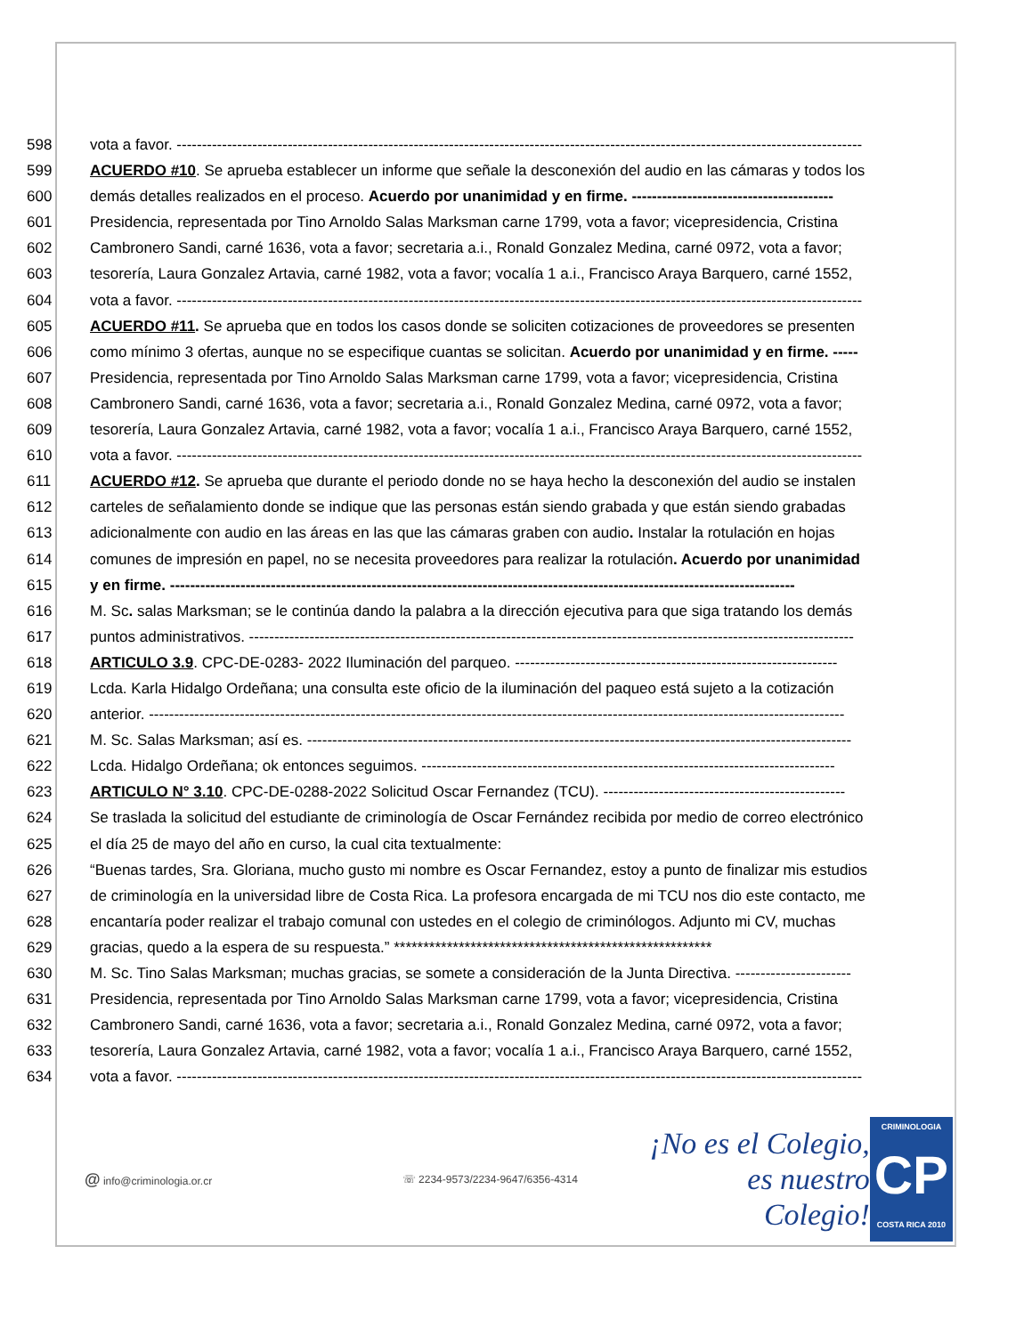598 vota a favor. ----------------------------------------------------------------------------------------------------------------------------------------
599 ACUERDO #10. Se aprueba establecer un informe que señale la desconexión del audio en las cámaras y todos los
600 demás detalles realizados en el proceso. Acuerdo por unanimidad y en firme. ----------------------------------------
601 Presidencia, representada por Tino Arnoldo Salas Marksman carne 1799, vota a favor; vicepresidencia, Cristina
602 Cambronero Sandi, carné 1636, vota a favor; secretaria a.i., Ronald Gonzalez Medina, carné 0972, vota a favor;
603 tesorería, Laura Gonzalez Artavia, carné 1982, vota a favor; vocalía 1 a.i., Francisco Araya Barquero, carné 1552,
604 vota a favor. ----------------------------------------------------------------------------------------------------------------------------------------
605 ACUERDO #11. Se aprueba que en todos los casos donde se soliciten cotizaciones de proveedores se presenten
606 como mínimo 3 ofertas, aunque no se especifique cuantas se solicitan. Acuerdo por unanimidad y en firme. -----
607 Presidencia, representada por Tino Arnoldo Salas Marksman carne 1799, vota a favor; vicepresidencia, Cristina
608 Cambronero Sandi, carné 1636, vota a favor; secretaria a.i., Ronald Gonzalez Medina, carné 0972, vota a favor;
609 tesorería, Laura Gonzalez Artavia, carné 1982, vota a favor; vocalía 1 a.i., Francisco Araya Barquero, carné 1552,
610 vota a favor. ----------------------------------------------------------------------------------------------------------------------------------------
611 ACUERDO #12. Se aprueba que durante el periodo donde no se haya hecho la desconexión del audio se instalen
612 carteles de señalamiento donde se indique que las personas están siendo grabada y que están siendo grabadas
613 adicionalmente con audio en las áreas en las que las cámaras graben con audio. Instalar la rotulación en hojas
614 comunes de impresión en papel, no se necesita proveedores para realizar la rotulación. Acuerdo por unanimidad
615 y en firme. ----------------------------------------------------------------------------------------------------------------------------
616 M. Sc. salas Marksman; se le continúa dando la palabra a la dirección ejecutiva para que siga tratando los demás
617 puntos administrativos. ------------------------------------------------------------------------------------------------------------------------
618 ARTICULO 3.9. CPC-DE-0283- 2022 Iluminación del parqueo. ----------------------------------------------------------------
619 Lcda. Karla Hidalgo Ordeñana; una consulta este oficio de la iluminación del paqueo está sujeto a la cotización
620 anterior. ------------------------------------------------------------------------------------------------------------------------------------------
621 M. Sc. Salas Marksman; así es. ------------------------------------------------------------------------------------------------------------
622 Lcda. Hidalgo Ordeñana; ok entonces seguimos. ----------------------------------------------------------------------------------
623 ARTICULO N° 3.10. CPC-DE-0288-2022 Solicitud Oscar Fernandez (TCU). ------------------------------------------------
624 Se traslada la solicitud del estudiante de criminología de Oscar Fernández recibida por medio de correo electrónico
625 el día 25 de mayo del año en curso, la cual cita textualmente:
626 “Buenas tardes, Sra. Gloriana, mucho gusto mi nombre es Oscar Fernandez, estoy a punto de finalizar mis estudios
627 de criminología en la universidad libre de Costa Rica. La profesora encargada de mi TCU nos dio este contacto, me
628 encantaría poder realizar el trabajo comunal con ustedes en el colegio de criminólogos. Adjunto mi CV, muchas
629 gracias, quedo a la espera de su respuesta.” ******************************************************
630 M. Sc. Tino Salas Marksman; muchas gracias, se somete a consideración de la Junta Directiva. -----------------------
631 Presidencia, representada por Tino Arnoldo Salas Marksman carne 1799, vota a favor; vicepresidencia, Cristina
632 Cambronero Sandi, carné 1636, vota a favor; secretaria a.i., Ronald Gonzalez Medina, carné 0972, vota a favor;
633 tesorería, Laura Gonzalez Artavia, carné 1982, vota a favor; vocalía 1 a.i., Francisco Araya Barquero, carné 1552,
634 vota a favor. ----------------------------------------------------------------------------------------------------------------------------------------
@ info@criminologia.or.cr ☏ 2234-9573/2234-9647/6356-4314
¡No es el Colegio,
es nuestro Colegio!
CRIMINOLOGIA
CP
COSTA RICA 2010